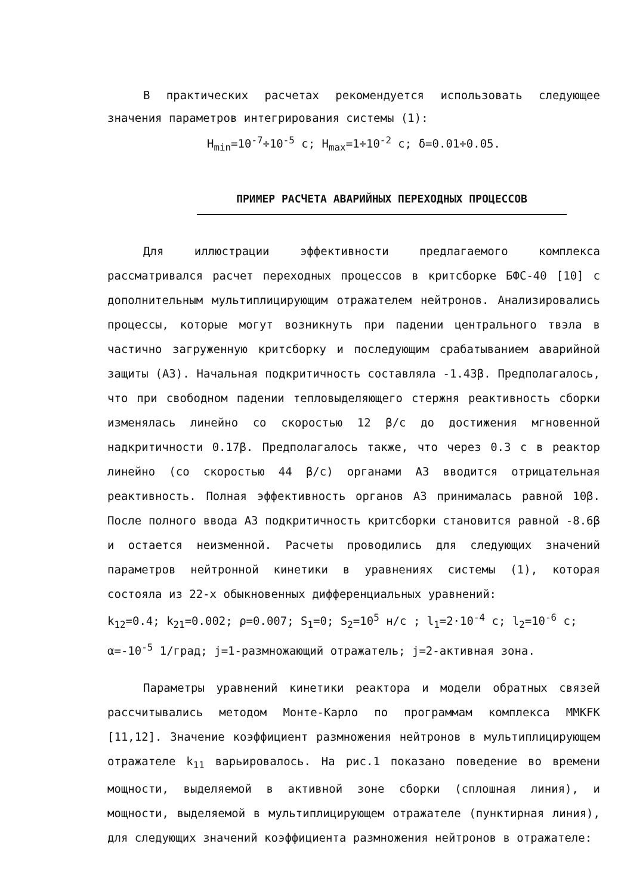В практических расчетах рекомендуется использовать следующее значения параметров интегрирования системы (1):
H<sub>min</sub>=10<sup>-7</sup>÷10<sup>-5</sup> с; H<sub>max</sub>=1÷10<sup>-2</sup> с; δ=0.01÷0.05.
ПРИМЕР РАСЧЕТА АВАРИЙНЫХ ПЕРЕХОДНЫХ ПРОЦЕССОВ
Для иллюстрации эффективности предлагаемого комплекса рассматривался расчет переходных процессов в критсборке БФС-40 [10] с дополнительным мультиплицирующим отражателем нейтронов. Анализировались процессы, которые могут возникнуть при падении центрального твэла в частично загруженную критсборку и последующим срабатыванием аварийной защиты (АЗ). Начальная подкритичность составляла -1.43β. Предполагалось, что при свободном падении тепловыделяющего стержня реактивность сборки изменялась линейно со скоростью 12 β/с до достижения мгновенной надкритичности 0.17β. Предполагалось также, что через 0.3 с в реактор линейно (со скоростью 44 β/с) органами АЗ вводится отрицательная реактивность. Полная эффективность органов АЗ принималась равной 10β. После полного ввода АЗ подкритичность критсборки становится равной -8.6β и остается неизменной. Расчеты проводились для следующих значений параметров нейтронной кинетики в уравнениях системы (1), которая состояла из 22-х обыкновенных дифференциальных уравнений:
k<sub>12</sub>=0.4; k<sub>21</sub>=0.002; ρ=0.007; S<sub>1</sub>=0; S<sub>2</sub>=10<sup>5</sup> н/с ; l<sub>1</sub>=2·10<sup>-4</sup> с; l<sub>2</sub>=10<sup>-6</sup> с;
α=-10<sup>-5</sup> 1/град; j=1-размножающий отражатель; j=2-активная зона.
Параметры уравнений кинетики реактора и модели обратных связей рассчитывались методом Монте-Карло по программам комплекса ММКFК [11,12]. Значение коэффициент размножения нейтронов в мультиплицирующем отражателе k<sub>11</sub> варьировалось. На рис.1 показано поведение во времени мощности, выделяемой в активной зоне сборки (сплошная линия), и мощности, выделяемой в мультиплицирующем отражателе (пунктирная линия), для следующих значений коэффициента размножения нейтронов в отражателе: